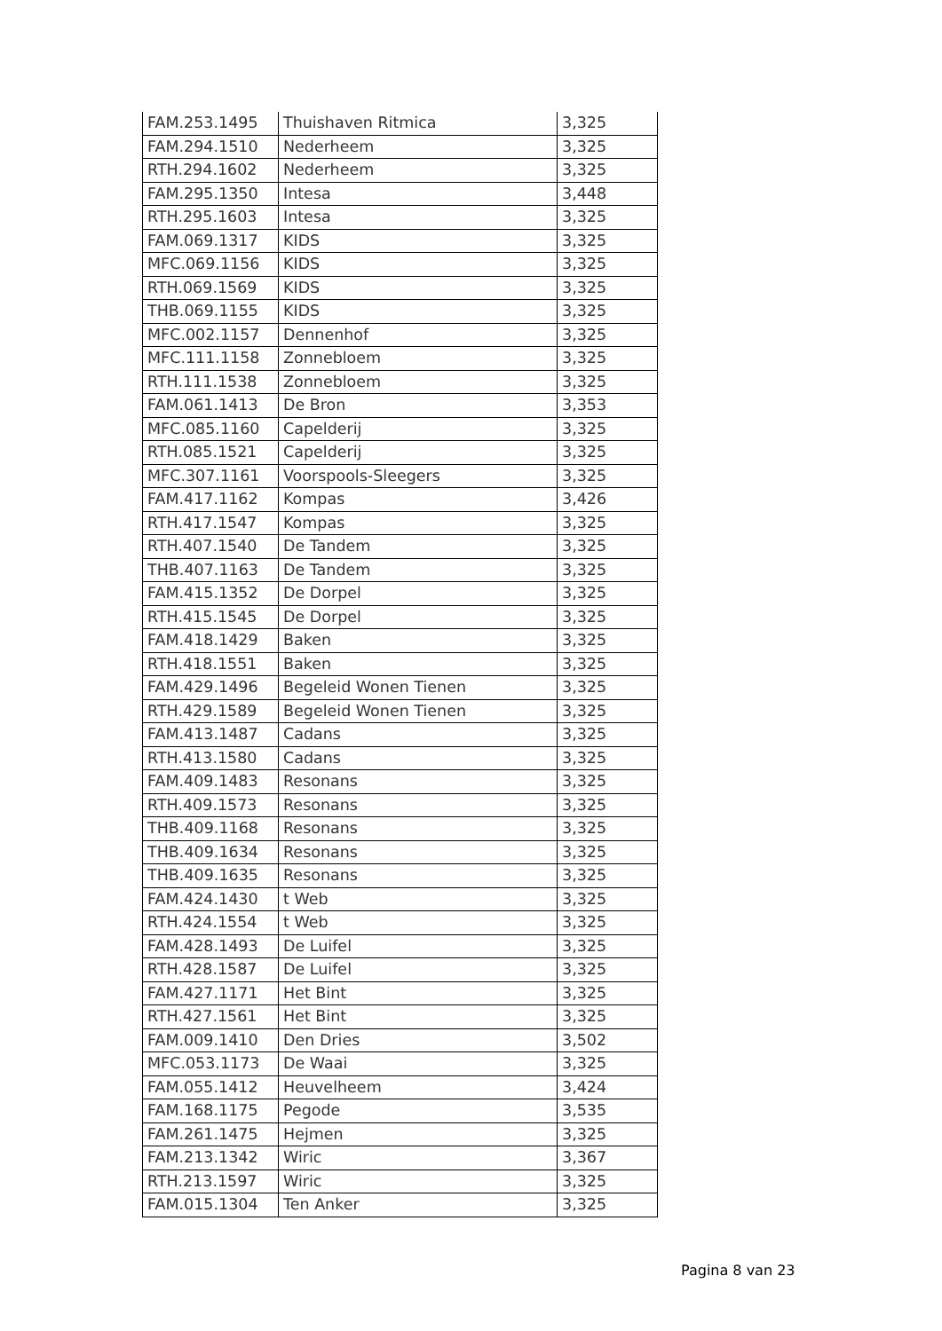| FAM.253.1495 | Thuishaven Ritmica | 3,325 |
| FAM.294.1510 | Nederheem | 3,325 |
| RTH.294.1602 | Nederheem | 3,325 |
| FAM.295.1350 | Intesa | 3,448 |
| RTH.295.1603 | Intesa | 3,325 |
| FAM.069.1317 | KIDS | 3,325 |
| MFC.069.1156 | KIDS | 3,325 |
| RTH.069.1569 | KIDS | 3,325 |
| THB.069.1155 | KIDS | 3,325 |
| MFC.002.1157 | Dennenhof | 3,325 |
| MFC.111.1158 | Zonnebloem | 3,325 |
| RTH.111.1538 | Zonnebloem | 3,325 |
| FAM.061.1413 | De Bron | 3,353 |
| MFC.085.1160 | Capelderij | 3,325 |
| RTH.085.1521 | Capelderij | 3,325 |
| MFC.307.1161 | Voorspools-Sleegers | 3,325 |
| FAM.417.1162 | Kompas | 3,426 |
| RTH.417.1547 | Kompas | 3,325 |
| RTH.407.1540 | De Tandem | 3,325 |
| THB.407.1163 | De Tandem | 3,325 |
| FAM.415.1352 | De Dorpel | 3,325 |
| RTH.415.1545 | De Dorpel | 3,325 |
| FAM.418.1429 | Baken | 3,325 |
| RTH.418.1551 | Baken | 3,325 |
| FAM.429.1496 | Begeleid Wonen Tienen | 3,325 |
| RTH.429.1589 | Begeleid Wonen Tienen | 3,325 |
| FAM.413.1487 | Cadans | 3,325 |
| RTH.413.1580 | Cadans | 3,325 |
| FAM.409.1483 | Resonans | 3,325 |
| RTH.409.1573 | Resonans | 3,325 |
| THB.409.1168 | Resonans | 3,325 |
| THB.409.1634 | Resonans | 3,325 |
| THB.409.1635 | Resonans | 3,325 |
| FAM.424.1430 | t Web | 3,325 |
| RTH.424.1554 | t Web | 3,325 |
| FAM.428.1493 | De Luifel | 3,325 |
| RTH.428.1587 | De Luifel | 3,325 |
| FAM.427.1171 | Het Bint | 3,325 |
| RTH.427.1561 | Het Bint | 3,325 |
| FAM.009.1410 | Den Dries | 3,502 |
| MFC.053.1173 | De Waai | 3,325 |
| FAM.055.1412 | Heuvelheem | 3,424 |
| FAM.168.1175 | Pegode | 3,535 |
| FAM.261.1475 | Hejmen | 3,325 |
| FAM.213.1342 | Wiric | 3,367 |
| RTH.213.1597 | Wiric | 3,325 |
| FAM.015.1304 | Ten Anker | 3,325 |
Pagina 8 van 23